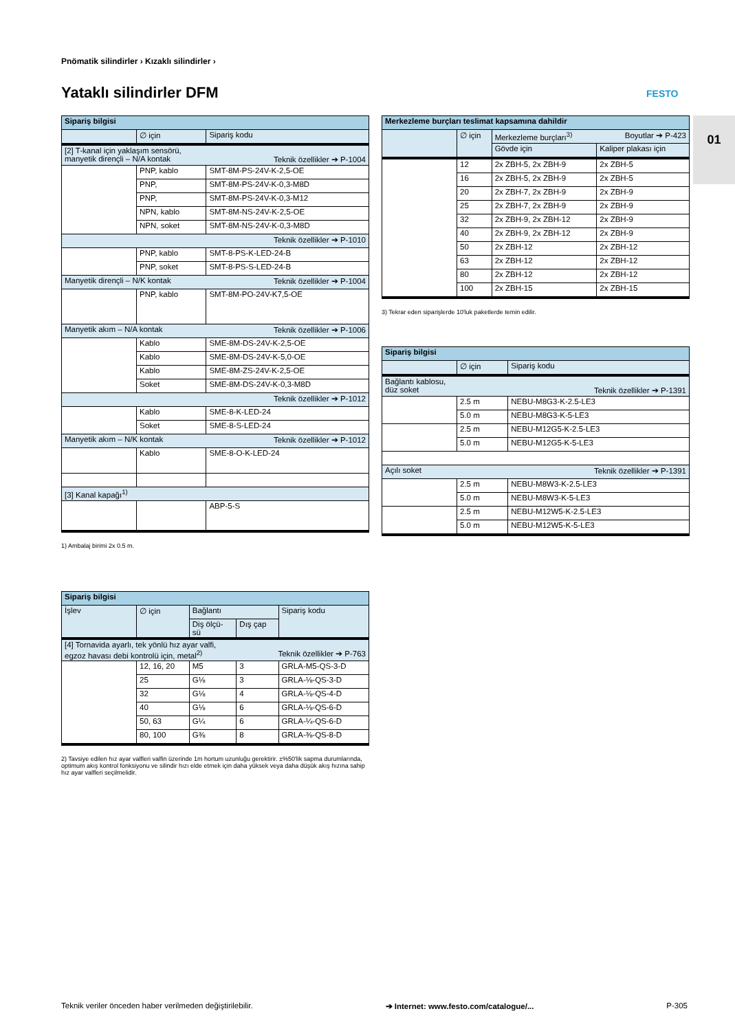Pnömatik silindirler › Kızaklı silindirler ›
Yataklı silindirler DFM FESTO
01
| Sipariş bilgisi | | |
| | ∅ için | Sipariş kodu |
| [2] T-kanal için yaklaşım sensörü, manyetik dirençli – N/A kontak Teknik özellikler ➔ P-1004 | | |
| | PNP, kablo | SMT-8M-PS-24V-K-2,5-OE |
| | PNP, | SMT-8M-PS-24V-K-0,3-M8D |
| | PNP, | SMT-8M-PS-24V-K-0,3-M12 |
| | NPN, kablo | SMT-8M-NS-24V-K-2,5-OE |
| | NPN, soket | SMT-8M-NS-24V-K-0,3-M8D |
| Teknik özellikler ➔ P-1010 | | |
| | PNP, kablo | SMT-8-PS-K-LED-24-B |
| | PNP, soket | SMT-8-PS-S-LED-24-B |
| Manyetik dirençli – N/K kontak Teknik özellikler ➔ P-1004 | | |
| | PNP, kablo | SMT-8M-PO-24V-K7,5-OE |
| Manyetik akım – N/A kontak Teknik özellikler ➔ P-1006 | | |
| | Kablo | SME-8M-DS-24V-K-2,5-OE |
| | Kablo | SME-8M-DS-24V-K-5,0-OE |
| | Kablo | SME-8M-ZS-24V-K-2,5-OE |
| | Soket | SME-8M-DS-24V-K-0,3-M8D |
| Teknik özellikler ➔ P-1012 | | |
| | Kablo | SME-8-K-LED-24 |
| | Soket | SME-8-S-LED-24 |
| Manyetik akım – N/K kontak Teknik özellikler ➔ P-1012 | | |
| | Kablo | SME-8-O-K-LED-24 |
| [3] Kanal kapağı<sup>1)</sup> | | |
| | | ABP-5-S |
1) Ambalaj birimi 2x 0.5 m.
| Sipariş bilgisi | | | | |
| İşlev | ∅ için | Bağlantı | | Sipariş kodu |
| | | Diş ölçü- sü | Dış çap | |
| [4] Tornavida ayarlı, tek yönlü hız ayar valfi, egzoz havası debi kontrolü için, metal<sup>2)</sup> Teknik özellikler ➔ P-763 | | | | |
| | 12, 16, 20 | M5 | 3 | GRLA-M5-QS-3-D |
| | 25 | G⅛ | 3 | GRLA-⅛-QS-3-D |
| | 32 | G⅛ | 4 | GRLA-⅛-QS-4-D |
| | 40 | G⅛ | 6 | GRLA-⅛-QS-6-D |
| | 50, 63 | G¼ | 6 | GRLA-¼-QS-6-D |
| | 80, 100 | G⅜ | 8 | GRLA-⅜-QS-8-D |
2) Tavsiye edilen hız ayar valfleri valfin üzerinde 1m hortum uzunluğu gerektirir. ±%50'lik sapma durumlarında, optimum akış kontrol fonksiyonu ve silindir hızı elde etmek için daha yüksek veya daha düşük akış hızına sahip hız ayar valfleri seçilmelidir.
| Merkezleme burçları teslimat kapsamına dahildir | | | |
| | ∅ için | Merkezleme burçları<sup>3)</sup> Boyutlar ➔ P-423 | |
| | | Gövde için | Kaliper plakası için |
| | 12 | 2x ZBH-5, 2x ZBH-9 | 2x ZBH-5 |
| | 16 | 2x ZBH-5, 2x ZBH-9 | 2x ZBH-5 |
| | 20 | 2x ZBH-7, 2x ZBH-9 | 2x ZBH-9 |
| | 25 | 2x ZBH-7, 2x ZBH-9 | 2x ZBH-9 |
| | 32 | 2x ZBH-9, 2x ZBH-12 | 2x ZBH-9 |
| | 40 | 2x ZBH-9, 2x ZBH-12 | 2x ZBH-9 |
| | 50 | 2x ZBH-12 | 2x ZBH-12 |
| | 63 | 2x ZBH-12 | 2x ZBH-12 |
| | 80 | 2x ZBH-12 | 2x ZBH-12 |
| | 100 | 2x ZBH-15 | 2x ZBH-15 |
3) Tekrar eden siparişlerde 10'luk paketlerde temin edilir.
| Sipariş bilgisi | | |
| | ∅ için | Sipariş kodu |
| Bağlantı kablosu, düz soket Teknik özellikler ➔ P-1391 | | |
| | 2.5 m | NEBU-M8G3-K-2.5-LE3 |
| | 5.0 m | NEBU-M8G3-K-5-LE3 |
| | 2.5 m | NEBU-M12G5-K-2.5-LE3 |
| | 5.0 m | NEBU-M12G5-K-5-LE3 |
| Açılı soket Teknik özellikler ➔ P-1391 | | |
| | 2.5 m | NEBU-M8W3-K-2.5-LE3 |
| | 5.0 m | NEBU-M8W3-K-5-LE3 |
| | 2.5 m | NEBU-M12W5-K-2.5-LE3 |
| | 5.0 m | NEBU-M12W5-K-5-LE3 |
Teknik veriler önceden haber verilmeden değiştirilebilir. ➔ Internet: www.festo.com/catalogue/... P-305